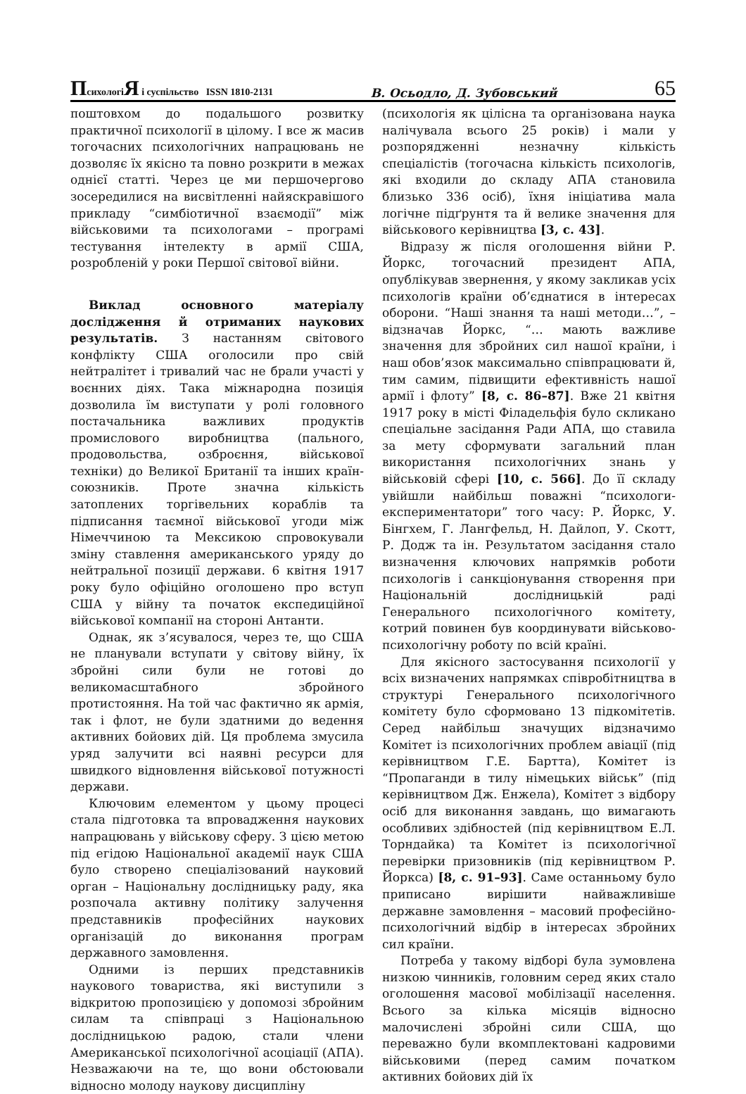ПсихологіЯ і суспільство ISSN 1810-2131 В. Осьодло, Д. Зубовський 65
поштовхом до подальшого розвитку практичної психології в цілому. І все ж масив тогочасних психологічних напрацювань не дозволяє їх якісно та повно розкрити в межах однієї статті. Через це ми першочергово зосередилися на висвітленні найяскравішого прикладу “симбіотичної взаємодії” між військовими та психологами – програмі тестування інтелекту в армії США, розробленій у роки Першої світової війни.
Виклад основного матеріалу дослідження й отриманих наукових результатів. З настанням світового конфлікту США оголосили про свій нейтралітет і тривалий час не брали участі у воєнних діях. Така міжнародна позиція дозволила їм виступати у ролі головного постачальника важливих продуктів промислового виробництва (пального, продовольства, озброєння, військової техніки) до Великої Британії та інших країн-союзників. Проте значна кількість затоплених торгівельних кораблів та підписання таємної військової угоди між Німеччиною та Мексикою спровокували зміну ставлення американського уряду до нейтральної позиції держави. 6 квітня 1917 року було офіційно оголошено про вступ США у війну та початок експедиційної військової компанії на стороні Антанти.
Однак, як з’ясувалося, через те, що США не планували вступати у світову війну, їх збройні сили були не готові до великомасштабного збройного протистояння. На той час фактично як армія, так і флот, не були здатними до ведення активних бойових дій. Ця проблема змусила уряд залучити всі наявні ресурси для швидкого відновлення військової потужності держави.
Ключовим елементом у цьому процесі стала підготовка та впровадження наукових напрацювань у військову сферу. З цією метою під егідою Національної академії наук США було створено спеціалізований науковий орган – Національну дослідницьку раду, яка розпочала активну політику залучення представників професійних наукових організацій до виконання програм державного замовлення.
Одними із перших представників наукового товариства, які виступили з відкритою пропозицією у допомозі збройним силам та співпраці з Національною дослідницькою радою, стали члени Американської психологічної асоціації (АПА). Незважаючи на те, що вони обстоювали відносно молоду наукову дисципліну
(психологія як цілісна та організована наука налічувала всього 25 років) і мали у розпорядженні незначну кількість спеціалістів (тогочасна кількість психологів, які входили до складу АПА становила близько 336 осіб), їхня ініціатива мала логічне підґрунтя та й велике значення для військового керівництва [3, с. 43].
Відразу ж після оголошення війни Р. Йоркс, тогочасний президент АПА, опублікував звернення, у якому закликав усіх психологів країни об’єднатися в інтересах оборони. “Наші знання та наші методи…”, – відзначав Йоркс, “… мають важливе значення для збройних сил нашої країни, і наш обов’язок максимально співпрацювати й, тим самим, підвищити ефективність нашої армії і флоту” [8, с. 86–87]. Вже 21 квітня 1917 року в місті Філадельфія було скликано спеціальне засідання Ради АПА, що ставила за мету сформувати загальний план використання психологічних знань у військовій сфері [10, с. 566]. До її складу увійшли найбільш поважні “психологи-експериментатори” того часу: Р. Йоркс, У. Бінгхем, Г. Лангфельд, Н. Дайлоп, У. Скотт, Р. Додж та ін. Результатом засідання стало визначення ключових напрямків роботи психологів і санкціонування створення при Національній дослідницькій раді Генерального психологічного комітету, котрий повинен був координувати військово-психологічну роботу по всій країні.
Для якісного застосування психології у всіх визначених напрямках співробітництва в структурі Генерального психологічного комітету було сформовано 13 підкомітетів. Серед найбільш значущих відзначимо Комітет із психологічних проблем авіації (під керівництвом Г.Е. Бартта), Комітет із “Пропаганди в тилу німецьких військ” (під керівництвом Дж. Енжела), Комітет з відбору осіб для виконання завдань, що вимагають особливих здібностей (під керівництвом Е.Л. Торндайка) та Комітет із психологічної перевірки призовників (під керівництвом Р. Йоркса) [8, с. 91–93]. Саме останньому було приписано вирішити найважливіше державне замовлення – масовий професійно-психологічний відбір в інтересах збройних сил країни.
Потреба у такому відборі була зумовлена низкою чинників, головним серед яких стало оголошення масової мобілізації населення. Всього за кілька місяців відносно малочислені збройні сили США, що переважно були вкомплектовані кадровими військовими (перед самим початком активних бойових дій їх